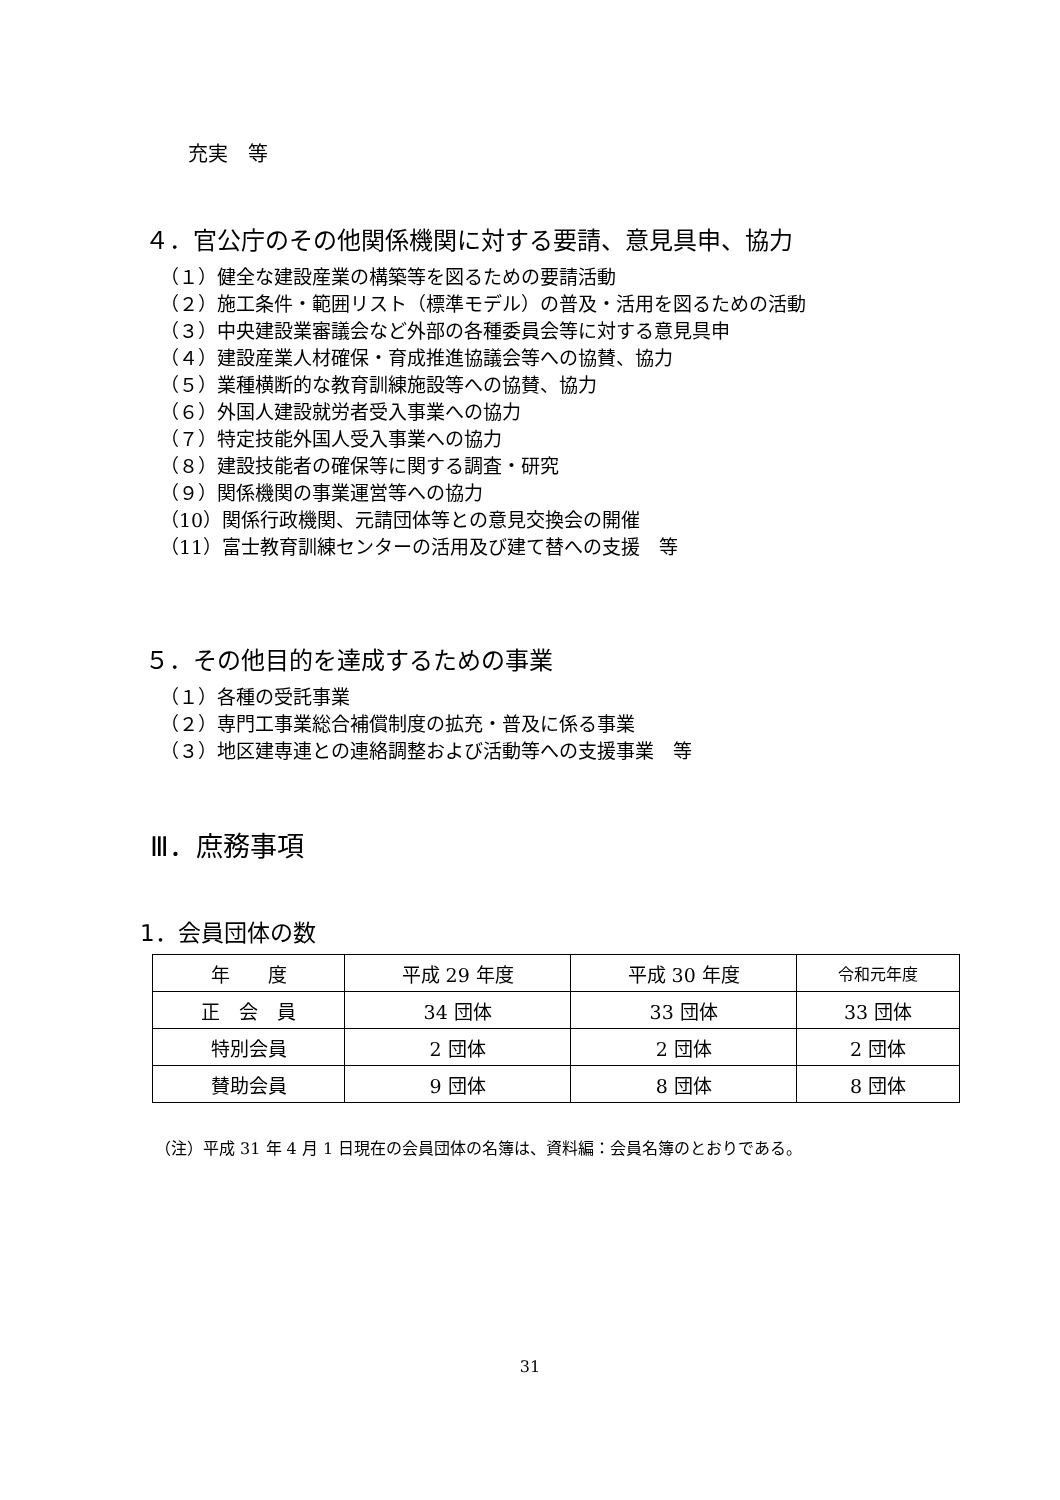充実　等
４．官公庁のその他関係機関に対する要請、意見具申、協力
（１）健全な建設産業の構築等を図るための要請活動
（２）施工条件・範囲リスト（標準モデル）の普及・活用を図るための活動
（３）中央建設業審議会など外部の各種委員会等に対する意見具申
（４）建設産業人材確保・育成推進協議会等への協賛、協力
（５）業種横断的な教育訓練施設等への協賛、協力
（６）外国人建設就労者受入事業への協力
（７）特定技能外国人受入事業への協力
（８）建設技能者の確保等に関する調査・研究
（９）関係機関の事業運営等への協力
（10）関係行政機関、元請団体等との意見交換会の開催
（11）富士教育訓練センターの活用及び建て替への支援　等
５．その他目的を達成するための事業
（１）各種の受託事業
（２）専門工事業総合補償制度の拡充・普及に係る事業
（３）地区建専連との連絡調整および活動等への支援事業　等
Ⅲ．庶務事項
1．会員団体の数
| 年 度 | 平成 29 年度 | 平成 30 年度 | 令和元年度 |
| --- | --- | --- | --- |
| 正 会 員 | 34 団体 | 33 団体 | 33 団体 |
| 特別会員 | 2 団体 | 2 団体 | 2 団体 |
| 賛助会員 | 9 団体 | 8 団体 | 8 団体 |
（注）平成 31 年 4 月 1 日現在の会員団体の名簿は、資料編：会員名簿のとおりである。
31